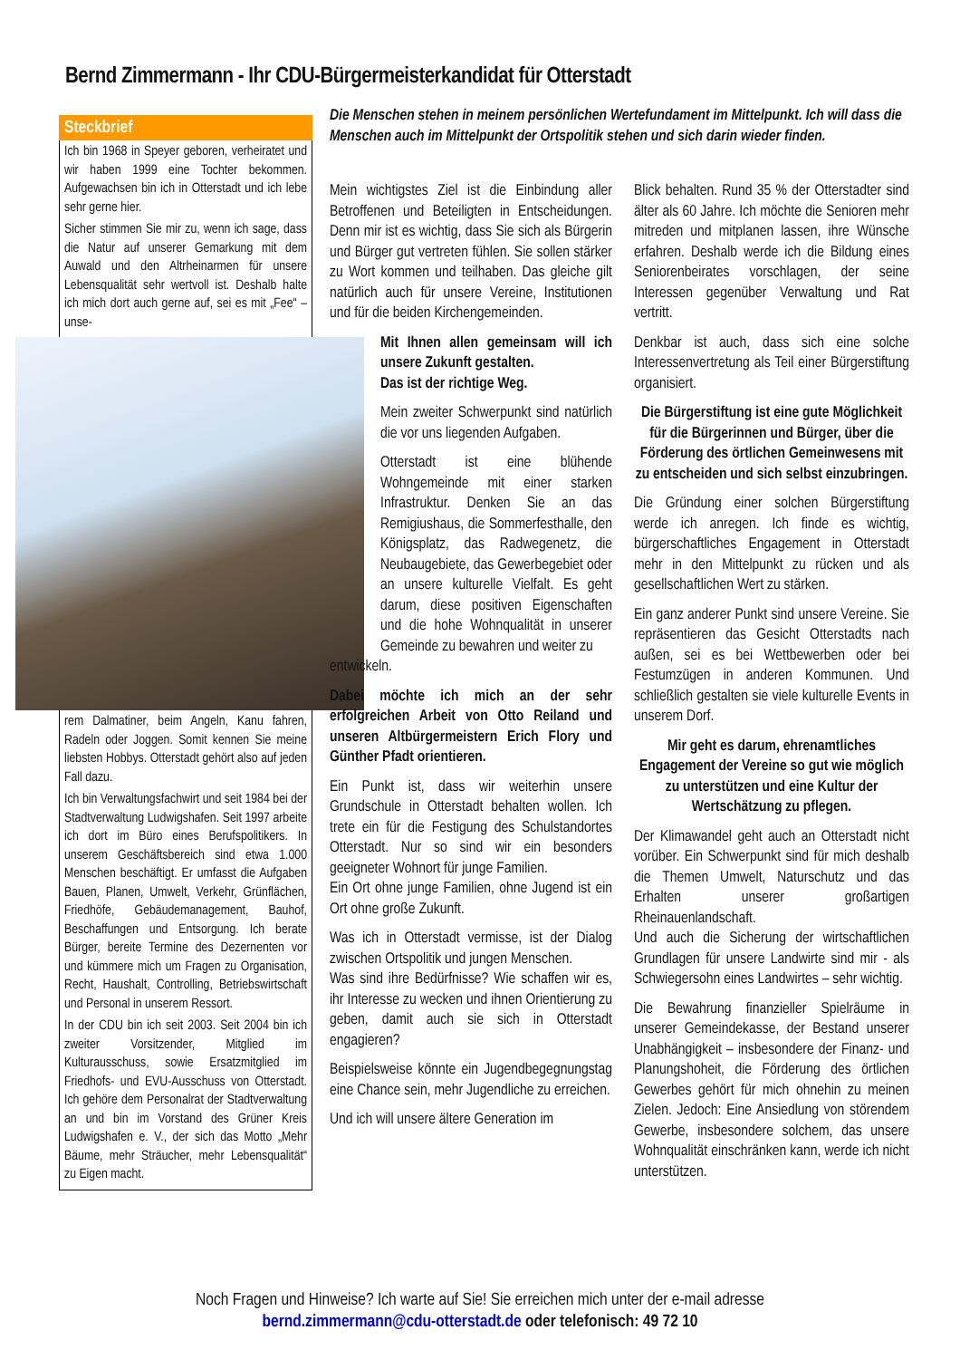Bernd Zimmermann - Ihr CDU-Bürgermeisterkandidat für Otterstadt
Steckbrief
Ich bin 1968 in Speyer geboren, verheiratet und wir haben 1999 eine Tochter bekommen. Aufgewachsen bin ich in Otterstadt und ich lebe sehr gerne hier.
Sicher stimmen Sie mir zu, wenn ich sage, dass die Natur auf unserer Gemarkung mit dem Auwald und den Altrheinarmen für unsere Lebensqualität sehr wertvoll ist. Deshalb halte ich mich dort auch gerne auf, sei es mit „Fee“ – unse-
rem Dalmatiner, beim Angeln, Kanu fahren, Radeln oder Joggen. Somit kennen Sie meine liebsten Hobbys. Otterstadt gehört also auf jeden Fall dazu.
Ich bin Verwaltungsfachwirt und seit 1984 bei der Stadtverwaltung Ludwigshafen. Seit 1997 arbeite ich dort im Büro eines Berufspolitikers. In unserem Geschäftsbereich sind etwa 1.000 Menschen beschäftigt. Er umfasst die Aufgaben Bauen, Planen, Umwelt, Verkehr, Grünflächen, Friedhöfe, Gebäudemanagement, Bauhof, Beschaffungen und Entsorgung. Ich berate Bürger, bereite Termine des Dezernenten vor und kümmere mich um Fragen zu Organisation, Recht, Haushalt, Controlling, Betriebswirtschaft und Personal in unserem Ressort.
In der CDU bin ich seit 2003. Seit 2004 bin ich zweiter Vorsitzender, Mitglied im Kulturausschuss, sowie Ersatzmitglied im Friedhofs- und EVU-Ausschuss von Otterstadt. Ich gehöre dem Personalrat der Stadtverwaltung an und bin im Vorstand des Grüner Kreis Ludwigshafen e. V., der sich das Motto „Mehr Bäume, mehr Sträucher, mehr Lebensqualität“ zu Eigen macht.
Die Menschen stehen in meinem persönlichen Wertefundament im Mittelpunkt. Ich will dass die Menschen auch im Mittelpunkt der Ortspolitik stehen und sich darin wieder finden.
Mein wichtigstes Ziel ist die Einbindung aller Betroffenen und Beteiligten in Entscheidungen. Denn mir ist es wichtig, dass Sie sich als Bürgerin und Bürger gut vertreten fühlen. Sie sollen stärker zu Wort kommen und teilhaben. Das gleiche gilt natürlich auch für unsere Vereine, Institutionen und für die beiden Kirchengemeinden.
Mit Ihnen allen gemeinsam will ich unsere Zukunft gestalten.
Das ist der richtige Weg.
Mein zweiter Schwerpunkt sind natürlich die vor uns liegenden Aufgaben.
Otterstadt ist eine blühende Wohngemeinde mit einer starken Infrastruktur. Denken Sie an das Remigiushaus, die Sommerfesthalle, den Königsplatz, das Radwegenetz, die Neubaugebiete, das Gewerbegebiet oder an unsere kulturelle Vielfalt. Es geht darum, diese positiven Eigenschaften und die hohe Wohnqualität in unserer Gemeinde zu bewahren und weiter zu
entwickeln.
Dabei möchte ich mich an der sehr erfolgreichen Arbeit von Otto Reiland und unseren Altbürgermeistern Erich Flory und Günther Pfadt orientieren.
Ein Punkt ist, dass wir weiterhin unsere Grundschule in Otterstadt behalten wollen. Ich trete ein für die Festigung des Schulstandortes Otterstadt. Nur so sind wir ein besonders geeigneter Wohnort für junge Familien.
Ein Ort ohne junge Familien, ohne Jugend ist ein Ort ohne große Zukunft.
Was ich in Otterstadt vermisse, ist der Dialog zwischen Ortspolitik und jungen Menschen.
Was sind ihre Bedürfnisse? Wie schaffen wir es, ihr Interesse zu wecken und ihnen Orientierung zu geben, damit auch sie sich in Otterstadt engagieren?
Beispielsweise könnte ein Jugendbegegnungstag eine Chance sein, mehr Jugendliche zu erreichen.
Und ich will unsere ältere Generation im
Blick behalten. Rund 35 % der Otterstadter sind älter als 60 Jahre. Ich möchte die Senioren mehr mitreden und mitplanen lassen, ihre Wünsche erfahren. Deshalb werde ich die Bildung eines Seniorenbeirates vorschlagen, der seine Interessen gegenüber Verwaltung und Rat vertritt.
Denkbar ist auch, dass sich eine solche Interessenvertretung als Teil einer Bürgerstiftung organisiert.
Die Bürgerstiftung ist eine gute Möglichkeit für die Bürgerinnen und Bürger, über die Förderung des örtlichen Gemeinwesens mit zu entscheiden und sich selbst einzubringen.
Die Gründung einer solchen Bürgerstiftung werde ich anregen. Ich finde es wichtig, bürgerschaftliches Engagement in Otterstadt mehr in den Mittelpunkt zu rücken und als gesellschaftlichen Wert zu stärken.
Ein ganz anderer Punkt sind unsere Vereine. Sie repräsentieren das Gesicht Otterstadts nach außen, sei es bei Wettbewerben oder bei Festumzügen in anderen Kommunen. Und schließlich gestalten sie viele kulturelle Events in unserem Dorf.
Mir geht es darum, ehrenamtliches Engagement der Vereine so gut wie möglich zu unterstützen und eine Kultur der Wertschätzung zu pflegen.
Der Klimawandel geht auch an Otterstadt nicht vorüber. Ein Schwerpunkt sind für mich deshalb die Themen Umwelt, Naturschutz und das Erhalten unserer großartigen Rheinauenlandschaft.
Und auch die Sicherung der wirtschaftlichen Grundlagen für unsere Landwirte sind mir - als Schwiegersohn eines Landwirtes – sehr wichtig.
Die Bewahrung finanzieller Spielräume in unserer Gemeindekasse, der Bestand unserer Unabhängigkeit – insbesondere der Finanz- und Planungshoheit, die Förderung des örtlichen Gewerbes gehört für mich ohnehin zu meinen Zielen. Jedoch: Eine Ansiedlung von störendem Gewerbe, insbesondere solchem, das unsere Wohnqualität einschränken kann, werde ich nicht unterstützen.
Noch Fragen und Hinweise? Ich warte auf Sie! Sie erreichen mich unter der e-mail adresse
bernd.zimmermann@cdu-otterstadt.de oder telefonisch: 49 72 10